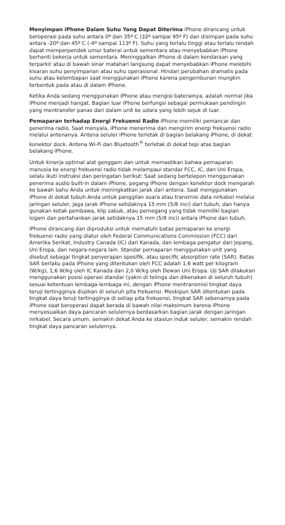Menyimpan iPhone Dalam Suhu Yang Dapat Diterima iPhone dirancang untuk beroperasi pada suhu antara 0º dan 35º C (32º sampai 95º F) dan disimpan pada suhu antara -20º dan 45º C (-4º sampai 113º F). Suhu yang terlalu tinggi atau terlalu rendah dapat memperpendek umur baterai untuk sementara atau menyebabkan iPhone berhenti bekerja untuk sementara. Meninggalkan iPhone di dalam kendaraan yang terparkir atau di bawah sinar matahari langsung dapat menyebabkan iPhone melebihi kisaran suhu penyimpanan atau suhu operasional. Hindari perubahan dramatis pada suhu atau kelembapan saat menggunakan iPhone karena pengembunan mungkin terbentuk pada atau di dalam iPhone.
Ketika Anda sedang menggunakan iPhone atau mengisi baterainya, adalah normal jika iPhone menjadi hangat. Bagian luar iPhone berfungsi sebagai permukaan pendingin yang mentransfer panas dari dalam unit ke udara yang lebih sejuk di luar.
Pemaparan terhadap Energi Frekuensi Radio iPhone memiliki pemancar dan penerima radio. Saat menyala, iPhone menerima dan mengirim energi frekuensi radio melalui antenanya. Antena seluler iPhone terletak di bagian belakang iPhone, di dekat konektor dock. Antena Wi-Fi dan Bluetooth<sup>®</sup> terletak di dekat tepi atas bagian belakang iPhone.
Untuk kinerja optimal alat genggam dan untuk memastikan bahwa pemaparan manusia ke energi frekuensi radio tidak melampaui standar FCC, IC, dan Uni Eropa, selalu ikuti instruksi dan peringatan berikut: Saat sedang bertelepon menggunakan penerima audio built-in dalam iPhone, pegang iPhone dengan konektor dock mengarah ke bawah bahu Anda untuk meningkatkan jarak dari antena. Saat menggunakan iPhone di dekat tubuh Anda untuk panggilan suara atau transmisi data nirkabel melalui jaringan seluler, jaga jarak iPhone setidaknya 15 mm (5/8 inci) dari tubuh, dan hanya gunakan kotak pembawa, klip sabuk, atau pemegang yang tidak memiliki bagian logam dan pertahankan jarak setidaknya 15 mm (5/8 inci) antara iPhone dan tubuh.
iPhone dirancang dan diproduksi untuk mematuhi batas pemaparan ke energi frekuensi radio yang diatur oleh Federal Communications Commission (FCC) dari Amerika Serikat, Industry Canada (IC) dari Kanada, dan lembaga pengatur dari Jepang, Uni Eropa, dan negara-negara lain. Standar pemaparan menggunakan unit yang disebut sebagai tingkat penyerapan spesifik, atau specific absorption rate (SAR). Batas SAR berlaku pada iPhone yang ditentukan oleh FCC adalah 1,6 watt per kilogram (W/kg), 1,6 W/kg oleh IC Kanada dan 2,0 W/kg oleh Dewan Uni Eropa. Uji SAR dilakukan menggunakan posisi operasi standar (yakni di telinga dan dikenakan di seluruh tubuh) sesuai ketentuan lembaga-lembaga ini, dengan iPhone mentransmisi tingkat daya teruji tertingginya diujikan di seluruh pita frekuensi. Meskipun SAR ditentukan pada tingkat daya teruji tertingginya di setiap pita frekuensi, tingkat SAR sebenarnya pada iPhone saat beroperasi dapat berada di bawah nilai maksimum karena iPhone menyesuaikan daya pancaran selulernya berdasarkan bagian jarak dengan jaringan nirkabel. Secara umum, semakin dekat Anda ke stasiun induk seluler, semakin rendah tingkat daya pancaran selulernya.